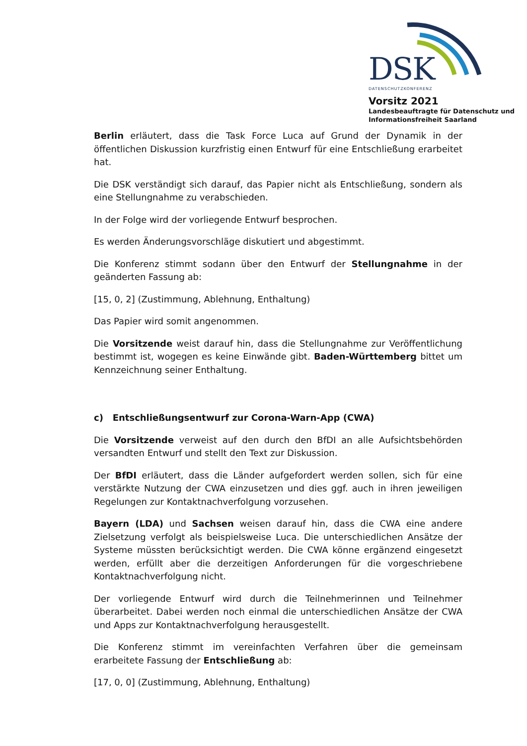DSK
DATENSCHUTZKONFERENZ
Vorsitz 2021
Landesbeauftragte für Datenschutz und
Informationsfreiheit Saarland
Berlin erläutert, dass die Task Force Luca auf Grund der Dynamik in der öffentlichen Diskussion kurzfristig einen Entwurf für eine Entschließung erarbeitet hat.
Die DSK verständigt sich darauf, das Papier nicht als Entschließung, sondern als eine Stellungnahme zu verabschieden.
In der Folge wird der vorliegende Entwurf besprochen.
Es werden Änderungsvorschläge diskutiert und abgestimmt.
Die Konferenz stimmt sodann über den Entwurf der Stellungnahme in der geänderten Fassung ab:
[15, 0, 2] (Zustimmung, Ablehnung, Enthaltung)
Das Papier wird somit angenommen.
Die Vorsitzende weist darauf hin, dass die Stellungnahme zur Veröffentlichung bestimmt ist, wogegen es keine Einwände gibt. Baden-Württemberg bittet um Kennzeichnung seiner Enthaltung.
c) Entschließungsentwurf zur Corona-Warn-App (CWA)
Die Vorsitzende verweist auf den durch den BfDI an alle Aufsichtsbehörden versandten Entwurf und stellt den Text zur Diskussion.
Der BfDI erläutert, dass die Länder aufgefordert werden sollen, sich für eine verstärkte Nutzung der CWA einzusetzen und dies ggf. auch in ihren jeweiligen Regelungen zur Kontaktnachverfolgung vorzusehen.
Bayern (LDA) und Sachsen weisen darauf hin, dass die CWA eine andere Zielsetzung verfolgt als beispielsweise Luca. Die unterschiedlichen Ansätze der Systeme müssten berücksichtigt werden. Die CWA könne ergänzend eingesetzt werden, erfüllt aber die derzeitigen Anforderungen für die vorgeschriebene Kontaktnachverfolgung nicht.
Der vorliegende Entwurf wird durch die Teilnehmerinnen und Teilnehmer überarbeitet. Dabei werden noch einmal die unterschiedlichen Ansätze der CWA und Apps zur Kontaktnachverfolgung herausgestellt.
Die Konferenz stimmt im vereinfachten Verfahren über die gemeinsam erarbeitete Fassung der Entschließung ab:
[17, 0, 0] (Zustimmung, Ablehnung, Enthaltung)